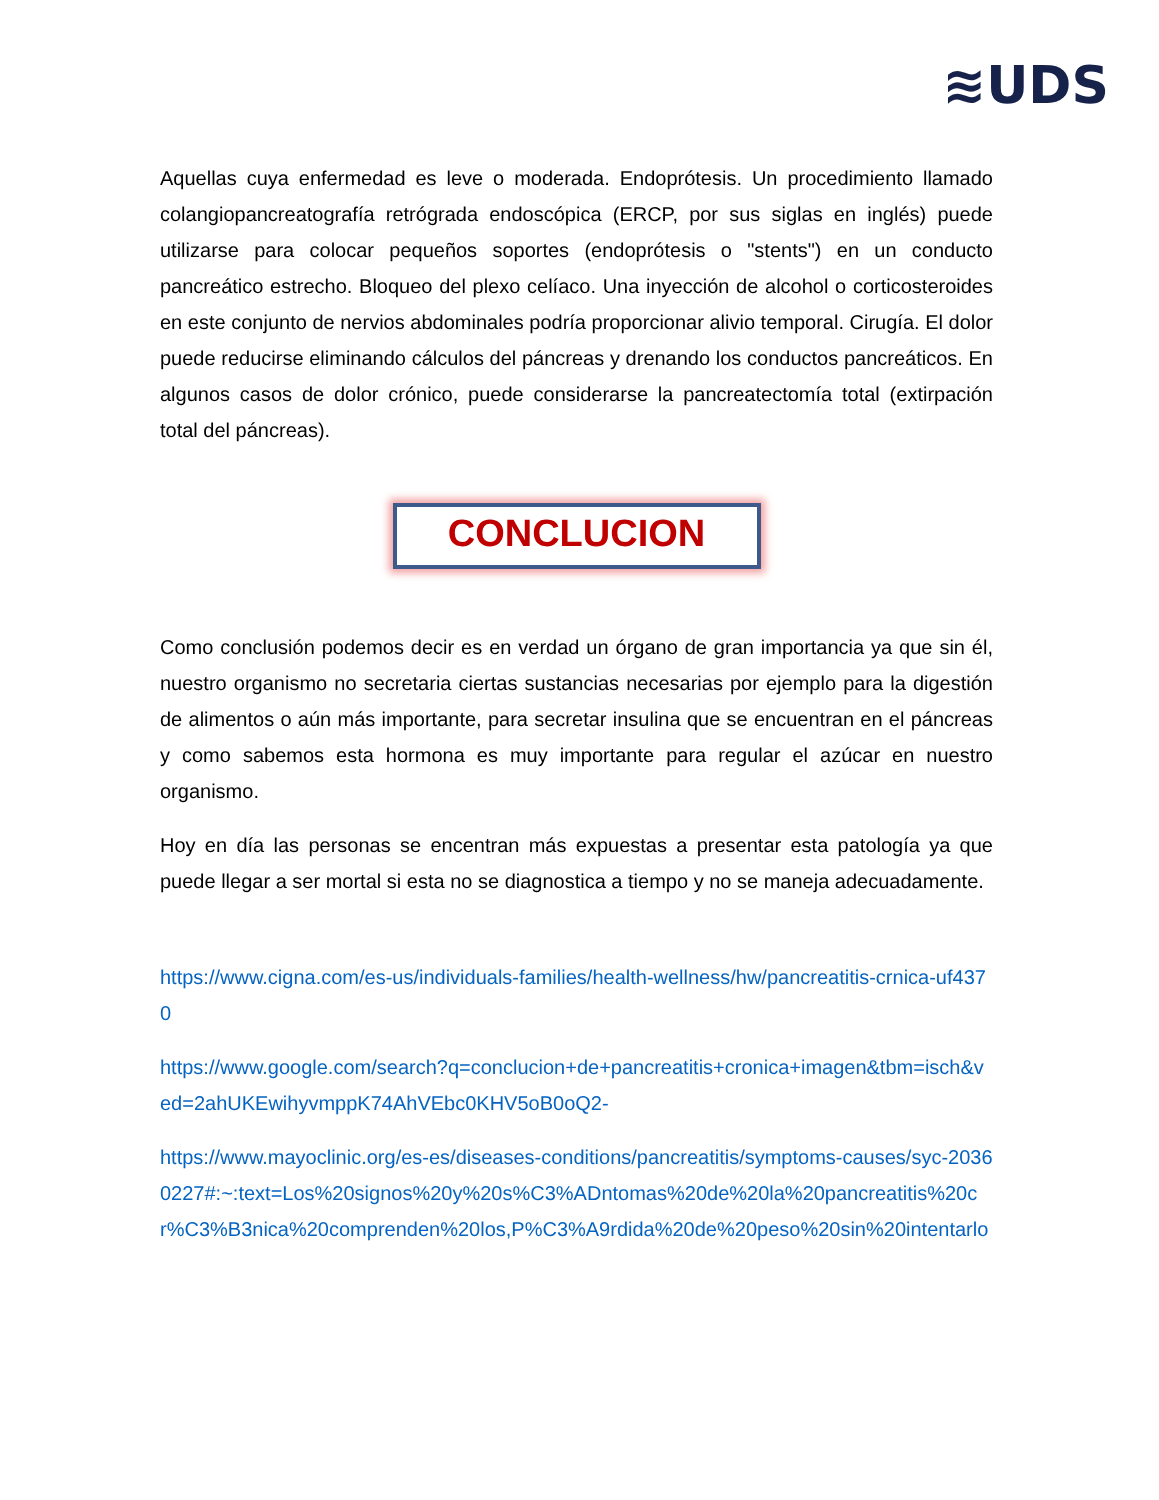≋UDS
Aquellas cuya enfermedad es leve o moderada. Endoprótesis. Un procedimiento llamado colangiopancreatografía retrógrada endoscópica (ERCP, por sus siglas en inglés) puede utilizarse para colocar pequeños soportes (endoprótesis o "stents") en un conducto pancreático estrecho. Bloqueo del plexo celíaco. Una inyección de alcohol o corticosteroides en este conjunto de nervios abdominales podría proporcionar alivio temporal. Cirugía. El dolor puede reducirse eliminando cálculos del páncreas y drenando los conductos pancreáticos. En algunos casos de dolor crónico, puede considerarse la pancreatectomía total (extirpación total del páncreas).
CONCLUCION
Como conclusión podemos decir es en verdad un órgano de gran importancia ya que sin él, nuestro organismo no secretaria ciertas sustancias necesarias por ejemplo para la digestión de alimentos o aún más importante, para secretar insulina que se encuentran en el páncreas y como sabemos esta hormona es muy importante para regular el azúcar en nuestro organismo.
Hoy en día las personas se encentran más expuestas a presentar esta patología ya que puede llegar a ser mortal si esta no se diagnostica a tiempo y no se maneja adecuadamente.
https://www.cigna.com/es-us/individuals-families/health-wellness/hw/pancreatitis-crnica-uf4370
https://www.google.com/search?q=conclucion+de+pancreatitis+cronica+imagen&tbm=isch&ved=2ahUKEwihyvmppK74AhVEbc0KHV5oB0oQ2-
https://www.mayoclinic.org/es-es/diseases-conditions/pancreatitis/symptoms-causes/syc-20360227#:~:text=Los%20signos%20y%20s%C3%ADntomas%20de%20la%20pancreatitis%20cr%C3%B3nica%20comprenden%20los,P%C3%A9rdida%20de%20peso%20sin%20intentarlo